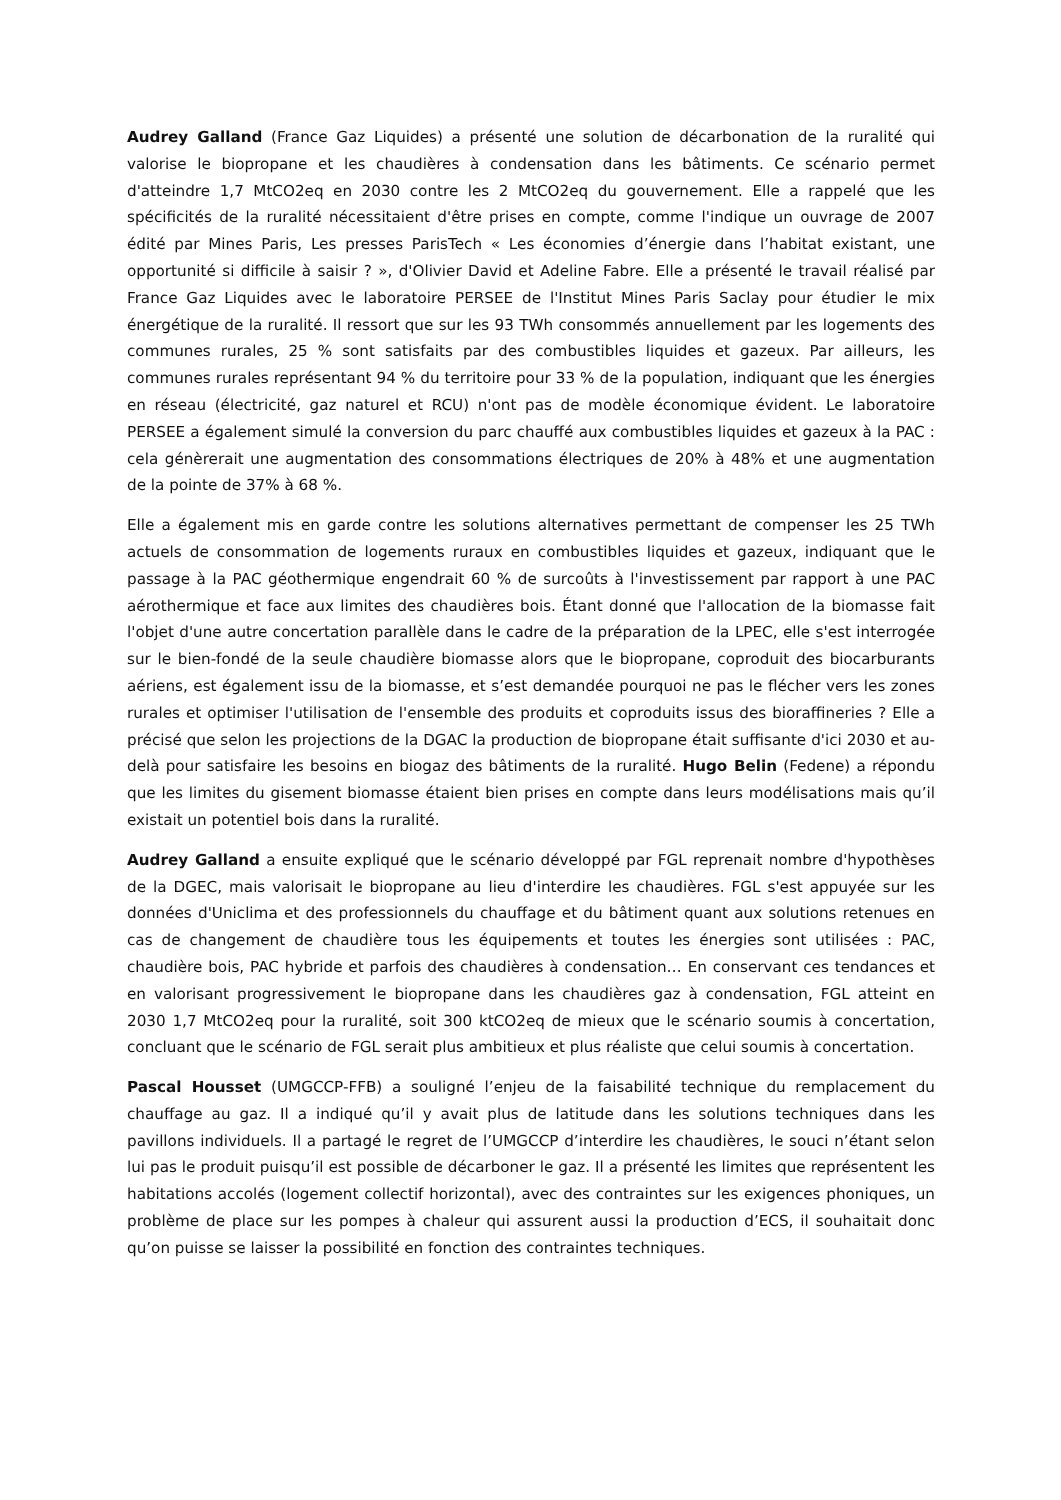Audrey Galland (France Gaz Liquides) a présenté une solution de décarbonation de la ruralité qui valorise le biopropane et les chaudières à condensation dans les bâtiments. Ce scénario permet d'atteindre 1,7 MtCO2eq en 2030 contre les 2 MtCO2eq du gouvernement. Elle a rappelé que les spécificités de la ruralité nécessitaient d'être prises en compte, comme l'indique un ouvrage de 2007 édité par Mines Paris, Les presses ParisTech « Les économies d’énergie dans l’habitat existant, une opportunité si difficile à saisir ? », d'Olivier David et Adeline Fabre. Elle a présenté le travail réalisé par France Gaz Liquides avec le laboratoire PERSEE de l'Institut Mines Paris Saclay pour étudier le mix énergétique de la ruralité. Il ressort que sur les 93 TWh consommés annuellement par les logements des communes rurales, 25 % sont satisfaits par des combustibles liquides et gazeux. Par ailleurs, les communes rurales représentant 94 % du territoire pour 33 % de la population, indiquant que les énergies en réseau (électricité, gaz naturel et RCU) n'ont pas de modèle économique évident. Le laboratoire PERSEE a également simulé la conversion du parc chauffé aux combustibles liquides et gazeux à la PAC : cela génèrerait une augmentation des consommations électriques de 20% à 48% et une augmentation de la pointe de 37% à 68 %.
Elle a également mis en garde contre les solutions alternatives permettant de compenser les 25 TWh actuels de consommation de logements ruraux en combustibles liquides et gazeux, indiquant que le passage à la PAC géothermique engendrait 60 % de surcoûts à l'investissement par rapport à une PAC aérothermique et face aux limites des chaudières bois. Étant donné que l'allocation de la biomasse fait l'objet d'une autre concertation parallèle dans le cadre de la préparation de la LPEC, elle s'est interrogée sur le bien-fondé de la seule chaudière biomasse alors que le biopropane, coproduit des biocarburants aériens, est également issu de la biomasse, et s’est demandée pourquoi ne pas le flécher vers les zones rurales et optimiser l'utilisation de l'ensemble des produits et coproduits issus des bioraffineries ? Elle a précisé que selon les projections de la DGAC la production de biopropane était suffisante d'ici 2030 et au-delà pour satisfaire les besoins en biogaz des bâtiments de la ruralité. Hugo Belin (Fedene) a répondu que les limites du gisement biomasse étaient bien prises en compte dans leurs modélisations mais qu’il existait un potentiel bois dans la ruralité.
Audrey Galland a ensuite expliqué que le scénario développé par FGL reprenait nombre d'hypothèses de la DGEC, mais valorisait le biopropane au lieu d'interdire les chaudières. FGL s'est appuyée sur les données d'Uniclima et des professionnels du chauffage et du bâtiment quant aux solutions retenues en cas de changement de chaudière tous les équipements et toutes les énergies sont utilisées : PAC, chaudière bois, PAC hybride et parfois des chaudières à condensation… En conservant ces tendances et en valorisant progressivement le biopropane dans les chaudières gaz à condensation, FGL atteint en 2030 1,7 MtCO2eq pour la ruralité, soit 300 ktCO2eq de mieux que le scénario soumis à concertation, concluant que le scénario de FGL serait plus ambitieux et plus réaliste que celui soumis à concertation.
Pascal Housset (UMGCCP-FFB) a souligné l’enjeu de la faisabilité technique du remplacement du chauffage au gaz. Il a indiqué qu’il y avait plus de latitude dans les solutions techniques dans les pavillons individuels. Il a partagé le regret de l’UMGCCP d’interdire les chaudières, le souci n’étant selon lui pas le produit puisqu’il est possible de décarboner le gaz. Il a présenté les limites que représentent les habitations accolés (logement collectif horizontal), avec des contraintes sur les exigences phoniques, un problème de place sur les pompes à chaleur qui assurent aussi la production d’ECS, il souhaitait donc qu’on puisse se laisser la possibilité en fonction des contraintes techniques.